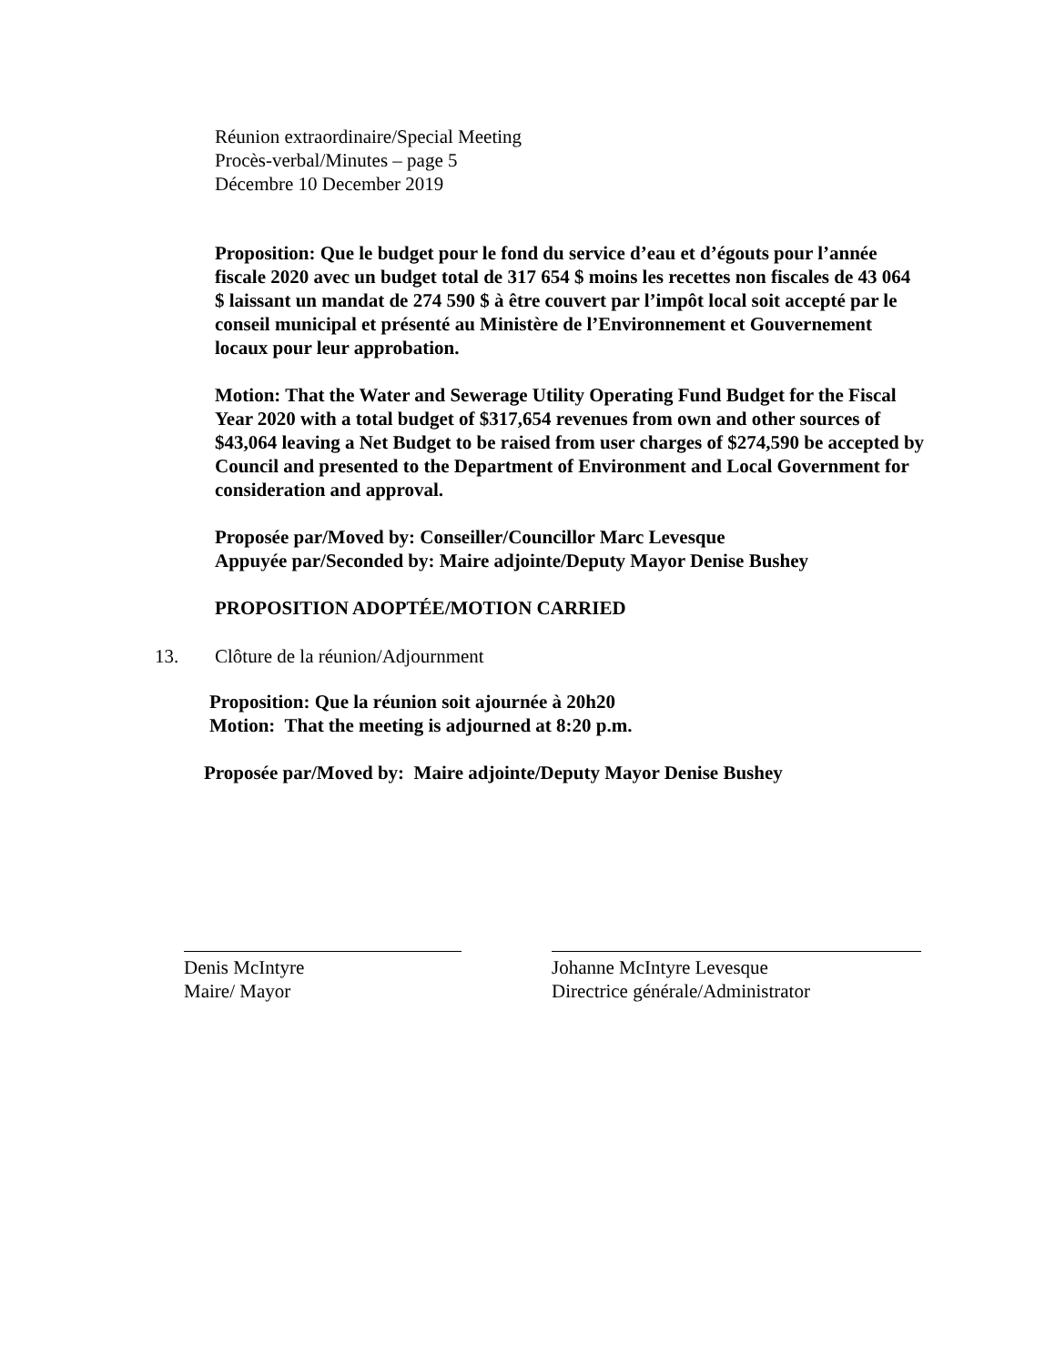Réunion extraordinaire/Special Meeting
Procès-verbal/Minutes – page 5
Décembre 10 December 2019
Proposition: Que le budget pour le fond du service d’eau et d’égouts pour l’année fiscale 2020 avec un budget total de 317 654 $ moins les recettes non fiscales de 43 064 $ laissant un mandat de 274 590 $ à être couvert par l’impôt local soit accepté par le conseil municipal et présenté au Ministère de l’Environnement et Gouvernement locaux pour leur approbation.
Motion: That the Water and Sewerage Utility Operating Fund Budget for the Fiscal Year 2020 with a total budget of $317,654 revenues from own and other sources of $43,064 leaving a Net Budget to be raised from user charges of $274,590 be accepted by Council and presented to the Department of Environment and Local Government for consideration and approval.
Proposée par/Moved by: Conseiller/Councillor Marc Levesque
Appuyée par/Seconded by: Maire adjointe/Deputy Mayor Denise Bushey
PROPOSITION ADOPTÉE/MOTION CARRIED
13. Clôture de la réunion/Adjournment
Proposition: Que la réunion soit ajournée à 20h20
Motion: That the meeting is adjourned at 8:20 p.m.
Proposée par/Moved by: Maire adjointe/Deputy Mayor Denise Bushey
Denis McIntyre
Maire/ Mayor
Johanne McIntyre Levesque
Directrice générale/Administrator